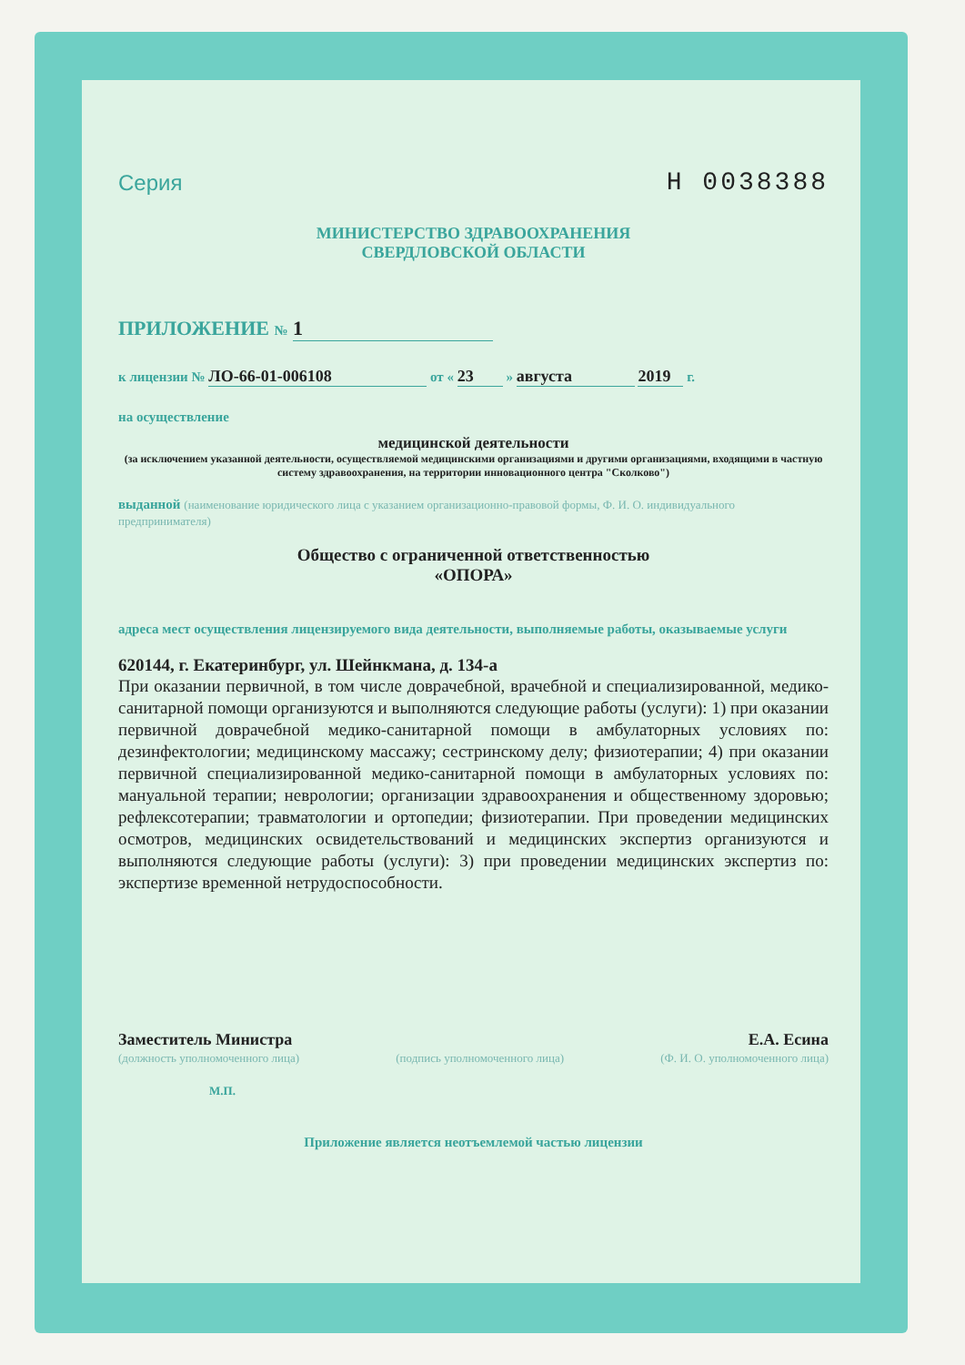Серия Н 0038388
МИНИСТЕРСТВО ЗДРАВООХРАНЕНИЯ
СВЕРДЛОВСКОЙ ОБЛАСТИ
ПРИЛОЖЕНИЕ № 1
к лицензии № ЛО-66-01-006108 от « 23 » августа 2019 г.
на осуществление
медицинской деятельности
(за исключением указанной деятельности, осуществляемой медицинскими организациями и другими организациями, входящими в частную систему здравоохранения, на территории инновационного центра "Сколково")
выданной (наименование юридического лица с указанием организационно-правовой формы, Ф. И. О. индивидуального предпринимателя)
Общество с ограниченной ответственностью
«ОПОРА»
адреса мест осуществления лицензируемого вида деятельности, выполняемые работы, оказываемые услуги
620144, г. Екатеринбург, ул. Шейнкмана, д. 134-а
При оказании первичной, в том числе доврачебной, врачебной и специализированной, медико-санитарной помощи организуются и выполняются следующие работы (услуги): 1) при оказании первичной доврачебной медико-санитарной помощи в амбулаторных условиях по: дезинфектологии; медицинскому массажу; сестринскому делу; физиотерапии; 4) при оказании первичной специализированной медико-санитарной помощи в амбулаторных условиях по: мануальной терапии; неврологии; организации здравоохранения и общественному здоровью; рефлексотерапии; травматологии и ортопедии; физиотерапии. При проведении медицинских осмотров, медицинских освидетельствований и медицинских экспертиз организуются и выполняются следующие работы (услуги): 3) при проведении медицинских экспертиз по: экспертизе временной нетрудоспособности.
Заместитель Министра
(должность уполномоченного лица)
(подпись уполномоченного лица)
Е.А. Есина
(Ф. И. О. уполномоченного лица)
М.П.
Приложение является неотъемлемой частью лицензии